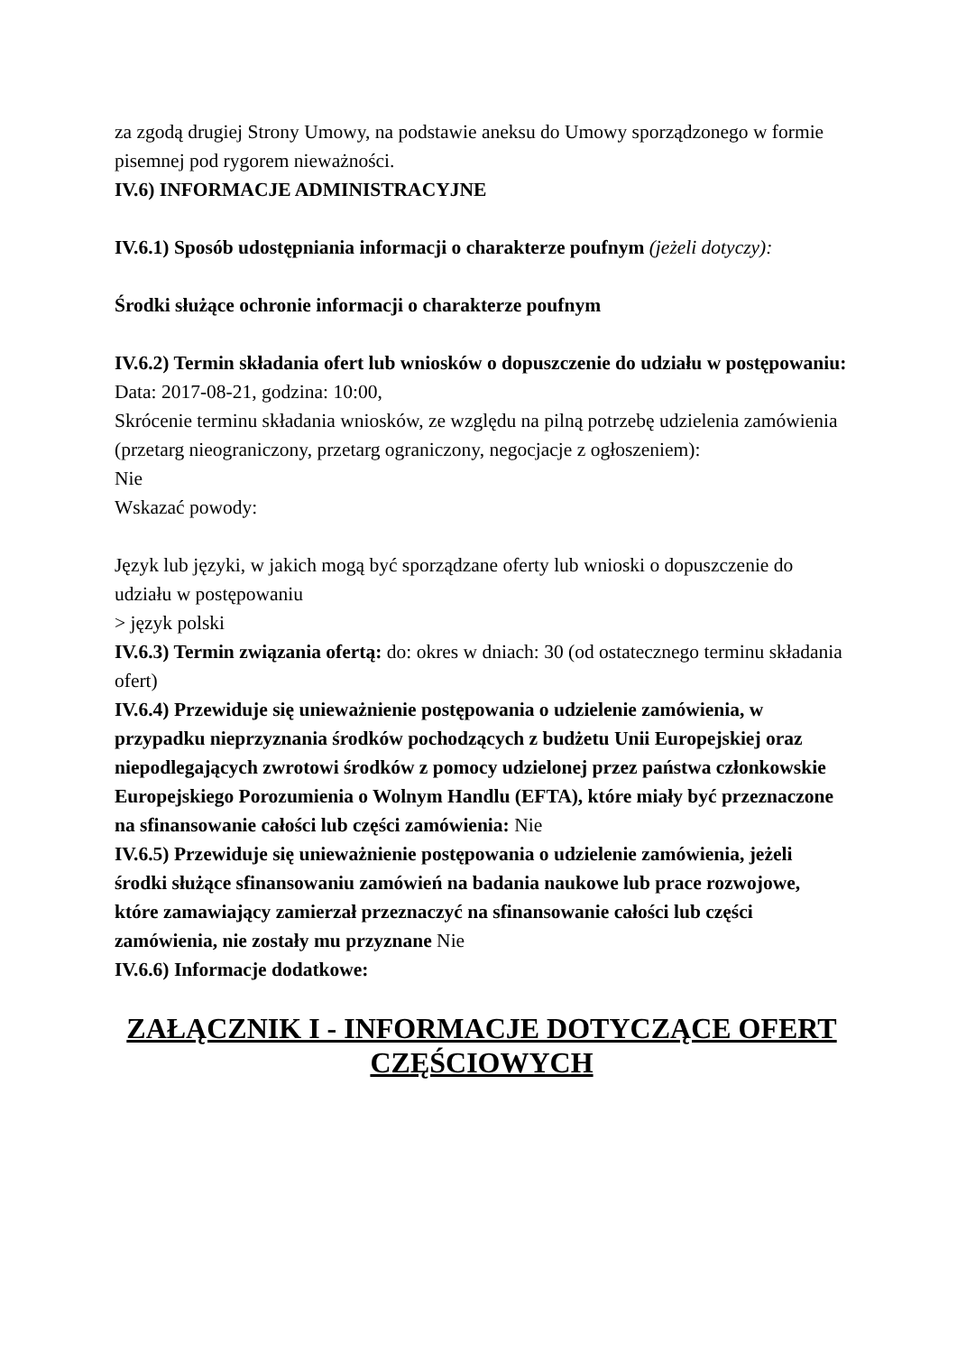za zgodą drugiej Strony Umowy, na podstawie aneksu do Umowy sporządzonego w formie pisemnej pod rygorem nieważności.
IV.6) INFORMACJE ADMINISTRACYJNE
IV.6.1) Sposób udostępniania informacji o charakterze poufnym (jeżeli dotyczy):
Środki służące ochronie informacji o charakterze poufnym
IV.6.2) Termin składania ofert lub wniosków o dopuszczenie do udziału w postępowaniu:
Data: 2017-08-21, godzina: 10:00,
Skrócenie terminu składania wniosków, ze względu na pilną potrzebę udzielenia zamówienia (przetarg nieograniczony, przetarg ograniczony, negocjacje z ogłoszeniem):
Nie
Wskazać powody:
Język lub języki, w jakich mogą być sporządzane oferty lub wnioski o dopuszczenie do udziału w postępowaniu
> język polski
IV.6.3) Termin związania ofertą: do: okres w dniach: 30 (od ostatecznego terminu składania ofert)
IV.6.4) Przewiduje się unieważnienie postępowania o udzielenie zamówienia, w przypadku nieprzyznania środków pochodzących z budżetu Unii Europejskiej oraz niepodlegających zwrotowi środków z pomocy udzielonej przez państwa członkowskie Europejskiego Porozumienia o Wolnym Handlu (EFTA), które miały być przeznaczone na sfinansowanie całości lub części zamówienia: Nie
IV.6.5) Przewiduje się unieważnienie postępowania o udzielenie zamówienia, jeżeli środki służące sfinansowaniu zamówień na badania naukowe lub prace rozwojowe, które zamawiający zamierzał przeznaczyć na sfinansowanie całości lub części zamówienia, nie zostały mu przyznane Nie
IV.6.6) Informacje dodatkowe:
ZAŁĄCZNIK I - INFORMACJE DOTYCZĄCE OFERT CZĘŚCIOWYCH